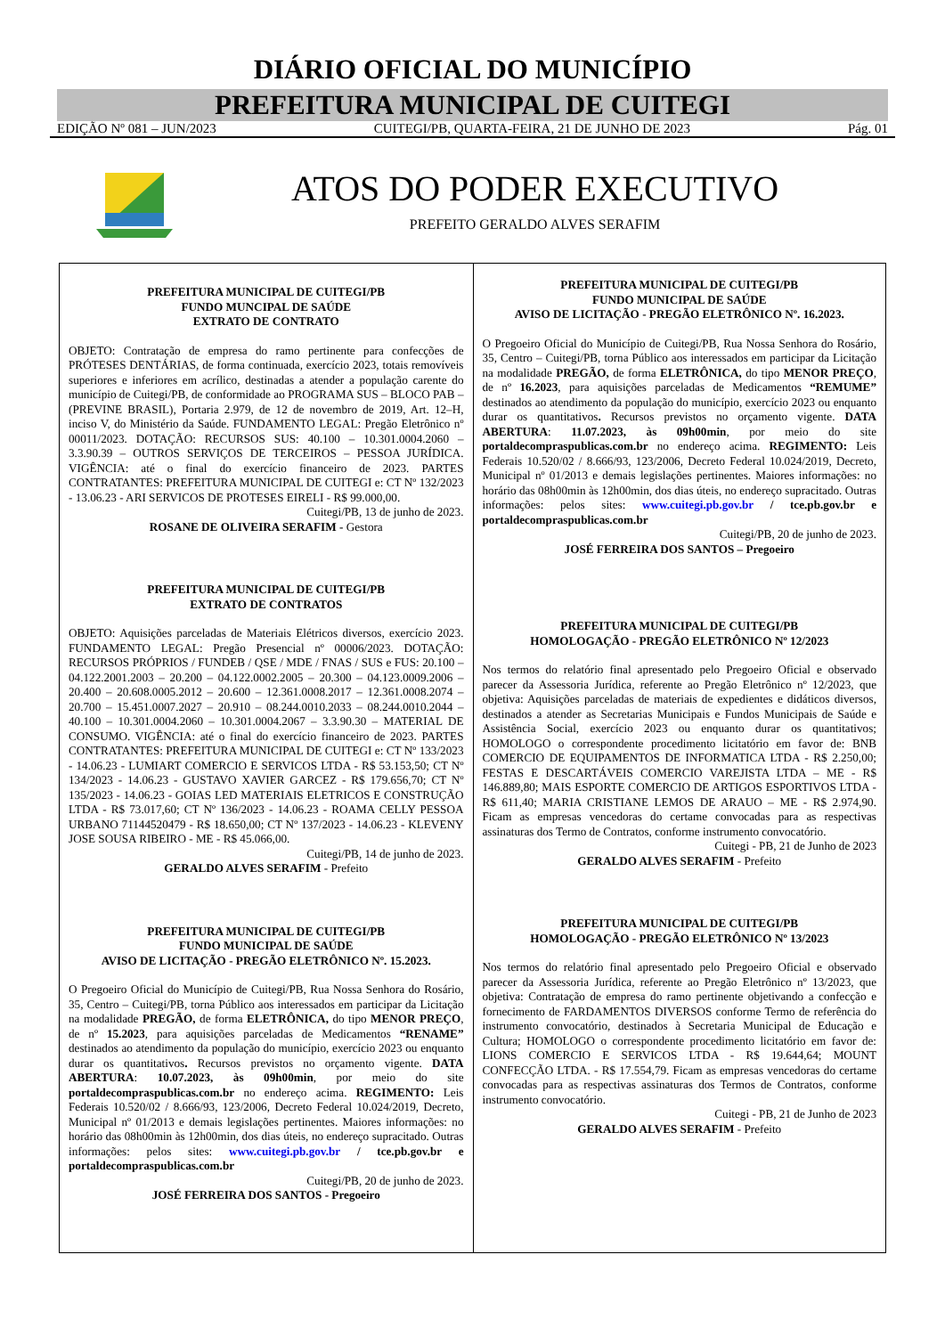DIÁRIO OFICIAL DO MUNICÍPIO
PREFEITURA MUNICIPAL DE CUITEGI
EDIÇÃO Nº 081 – JUN/2023 CUITEGI/PB, QUARTA-FEIRA, 21 DE JUNHO DE 2023 Pág. 01
ATOS DO PODER EXECUTIVO
PREFEITO GERALDO ALVES SERAFIM
PREFEITURA MUNICIPAL DE CUITEGI/PB
FUNDO MUNCIPAL DE SAÚDE
EXTRATO DE CONTRATO
OBJETO: Contratação de empresa do ramo pertinente para confecções de PRÓTESES DENTÁRIAS, de forma continuada, exercício 2023, totais removíveis superiores e inferiores em acrílico, destinadas a atender a população carente do município de Cuitegi/PB, de conformidade ao PROGRAMA SUS – BLOCO PAB – (PREVINE BRASIL), Portaria 2.979, de 12 de novembro de 2019, Art. 12–H, inciso V, do Ministério da Saúde. FUNDAMENTO LEGAL: Pregão Eletrônico nº 00011/2023. DOTAÇÃO: RECURSOS SUS: 40.100 – 10.301.0004.2060 – 3.3.90.39 – OUTROS SERVIÇOS DE TERCEIROS – PESSOA JURÍDICA. VIGÊNCIA: até o final do exercício financeiro de 2023. PARTES CONTRATANTES: PREFEITURA MUNICIPAL DE CUITEGI e: CT Nº 132/2023 - 13.06.23 - ARI SERVICOS DE PROTESES EIRELI - R$ 99.000,00.
Cuitegi/PB, 13 de junho de 2023.
ROSANE DE OLIVEIRA SERAFIM - Gestora
PREFEITURA MUNICIPAL DE CUITEGI/PB
EXTRATO DE CONTRATOS
OBJETO: Aquisições parceladas de Materiais Elétricos diversos, exercício 2023. FUNDAMENTO LEGAL: Pregão Presencial nº 00006/2023. DOTAÇÃO: RECURSOS PRÓPRIOS / FUNDEB / QSE / MDE / FNAS / SUS e FUS: 20.100 – 04.122.2001.2003 – 20.200 – 04.122.0002.2005 – 20.300 – 04.123.0009.2006 – 20.400 – 20.608.0005.2012 – 20.600 – 12.361.0008.2017 – 12.361.0008.2074 – 20.700 – 15.451.0007.2027 – 20.910 – 08.244.0010.2033 – 08.244.0010.2044 – 40.100 – 10.301.0004.2060 – 10.301.0004.2067 – 3.3.90.30 – MATERIAL DE CONSUMO. VIGÊNCIA: até o final do exercício financeiro de 2023. PARTES CONTRATANTES: PREFEITURA MUNICIPAL DE CUITEGI e: CT Nº 133/2023 - 14.06.23 - LUMIART COMERCIO E SERVICOS LTDA - R$ 53.153,50; CT Nº 134/2023 - 14.06.23 - GUSTAVO XAVIER GARCEZ - R$ 179.656,70; CT Nº 135/2023 - 14.06.23 - GOIAS LED MATERIAIS ELETRICOS E CONSTRUÇÃO LTDA - R$ 73.017,60; CT Nº 136/2023 - 14.06.23 - ROAMA CELLY PESSOA URBANO 71144520479 - R$ 18.650,00; CT Nº 137/2023 - 14.06.23 - KLEVENY JOSE SOUSA RIBEIRO - ME - R$ 45.066,00.
Cuitegi/PB, 14 de junho de 2023.
GERALDO ALVES SERAFIM - Prefeito
PREFEITURA MUNICIPAL DE CUITEGI/PB
FUNDO MUNICIPAL DE SAÚDE
AVISO DE LICITAÇÃO - PREGÃO ELETRÔNICO Nº. 15.2023.
O Pregoeiro Oficial do Município de Cuitegi/PB, Rua Nossa Senhora do Rosário, 35, Centro – Cuitegi/PB, torna Público aos interessados em participar da Licitação na modalidade PREGÃO, de forma ELETRÔNICA, do tipo MENOR PREÇO, de nº 15.2023, para aquisições parceladas de Medicamentos “RENAME” destinados ao atendimento da população do município, exercício 2023 ou enquanto durar os quantitativos. Recursos previstos no orçamento vigente. DATA ABERTURA: 10.07.2023, às 09h00min, por meio do site portaldecompraspublicas.com.br no endereço acima. REGIMENTO: Leis Federais 10.520/02 / 8.666/93, 123/2006, Decreto Federal 10.024/2019, Decreto, Municipal nº 01/2013 e demais legislações pertinentes. Maiores informações: no horário das 08h00min às 12h00min, dos dias úteis, no endereço supracitado. Outras informações: pelos sites: www.cuitegi.pb.gov.br / tce.pb.gov.br e portaldecompraspublicas.com.br
Cuitegi/PB, 20 de junho de 2023.
JOSÉ FERREIRA DOS SANTOS - Pregoeiro
PREFEITURA MUNICIPAL DE CUITEGI/PB
FUNDO MUNICIPAL DE SAÚDE
AVISO DE LICITAÇÃO - PREGÃO ELETRÔNICO Nº. 16.2023.
O Pregoeiro Oficial do Município de Cuitegi/PB, Rua Nossa Senhora do Rosário, 35, Centro – Cuitegi/PB, torna Público aos interessados em participar da Licitação na modalidade PREGÃO, de forma ELETRÔNICA, do tipo MENOR PREÇO, de nº 16.2023, para aquisições parceladas de Medicamentos “REMUME” destinados ao atendimento da população do município, exercício 2023 ou enquanto durar os quantitativos. Recursos previstos no orçamento vigente. DATA ABERTURA: 11.07.2023, às 09h00min, por meio do site portaldecompraspublicas.com.br no endereço acima. REGIMENTO: Leis Federais 10.520/02 / 8.666/93, 123/2006, Decreto Federal 10.024/2019, Decreto, Municipal nº 01/2013 e demais legislações pertinentes. Maiores informações: no horário das 08h00min às 12h00min, dos dias úteis, no endereço supracitado. Outras informações: pelos sites: www.cuitegi.pb.gov.br / tce.pb.gov.br e portaldecompraspublicas.com.br
Cuitegi/PB, 20 de junho de 2023.
JOSÉ FERREIRA DOS SANTOS – Pregoeiro
PREFEITURA MUNICIPAL DE CUITEGI/PB
HOMOLOGAÇÃO - PREGÃO ELETRÔNICO Nº 12/2023
Nos termos do relatório final apresentado pelo Pregoeiro Oficial e observado parecer da Assessoria Jurídica, referente ao Pregão Eletrônico nº 12/2023, que objetiva: Aquisições parceladas de materiais de expedientes e didáticos diversos, destinados a atender as Secretarias Municipais e Fundos Municipais de Saúde e Assistência Social, exercício 2023 ou enquanto durar os quantitativos; HOMOLOGO o correspondente procedimento licitatório em favor de: BNB COMERCIO DE EQUIPAMENTOS DE INFORMATICA LTDA - R$ 2.250,00; FESTAS E DESCARTÁVEIS COMERCIO VAREJISTA LTDA – ME - R$ 146.889,80; MAIS ESPORTE COMERCIO DE ARTIGOS ESPORTIVOS LTDA - R$ 611,40; MARIA CRISTIANE LEMOS DE ARAUO – ME - R$ 2.974,90. Ficam as empresas vencedoras do certame convocadas para as respectivas assinaturas dos Termo de Contratos, conforme instrumento convocatório.
Cuitegi - PB, 21 de Junho de 2023
GERALDO ALVES SERAFIM - Prefeito
PREFEITURA MUNICIPAL DE CUITEGI/PB
HOMOLOGAÇÃO - PREGÃO ELETRÔNICO Nº 13/2023
Nos termos do relatório final apresentado pelo Pregoeiro Oficial e observado parecer da Assessoria Jurídica, referente ao Pregão Eletrônico nº 13/2023, que objetiva: Contratação de empresa do ramo pertinente objetivando a confecção e fornecimento de FARDAMENTOS DIVERSOS conforme Termo de referência do instrumento convocatório, destinados à Secretaria Municipal de Educação e Cultura; HOMOLOGO o correspondente procedimento licitatório em favor de: LIONS COMERCIO E SERVICOS LTDA - R$ 19.644,64; MOUNT CONFECÇÃO LTDA. - R$ 17.554,79. Ficam as empresas vencedoras do certame convocadas para as respectivas assinaturas dos Termos de Contratos, conforme instrumento convocatório.
Cuitegi - PB, 21 de Junho de 2023
GERALDO ALVES SERAFIM - Prefeito